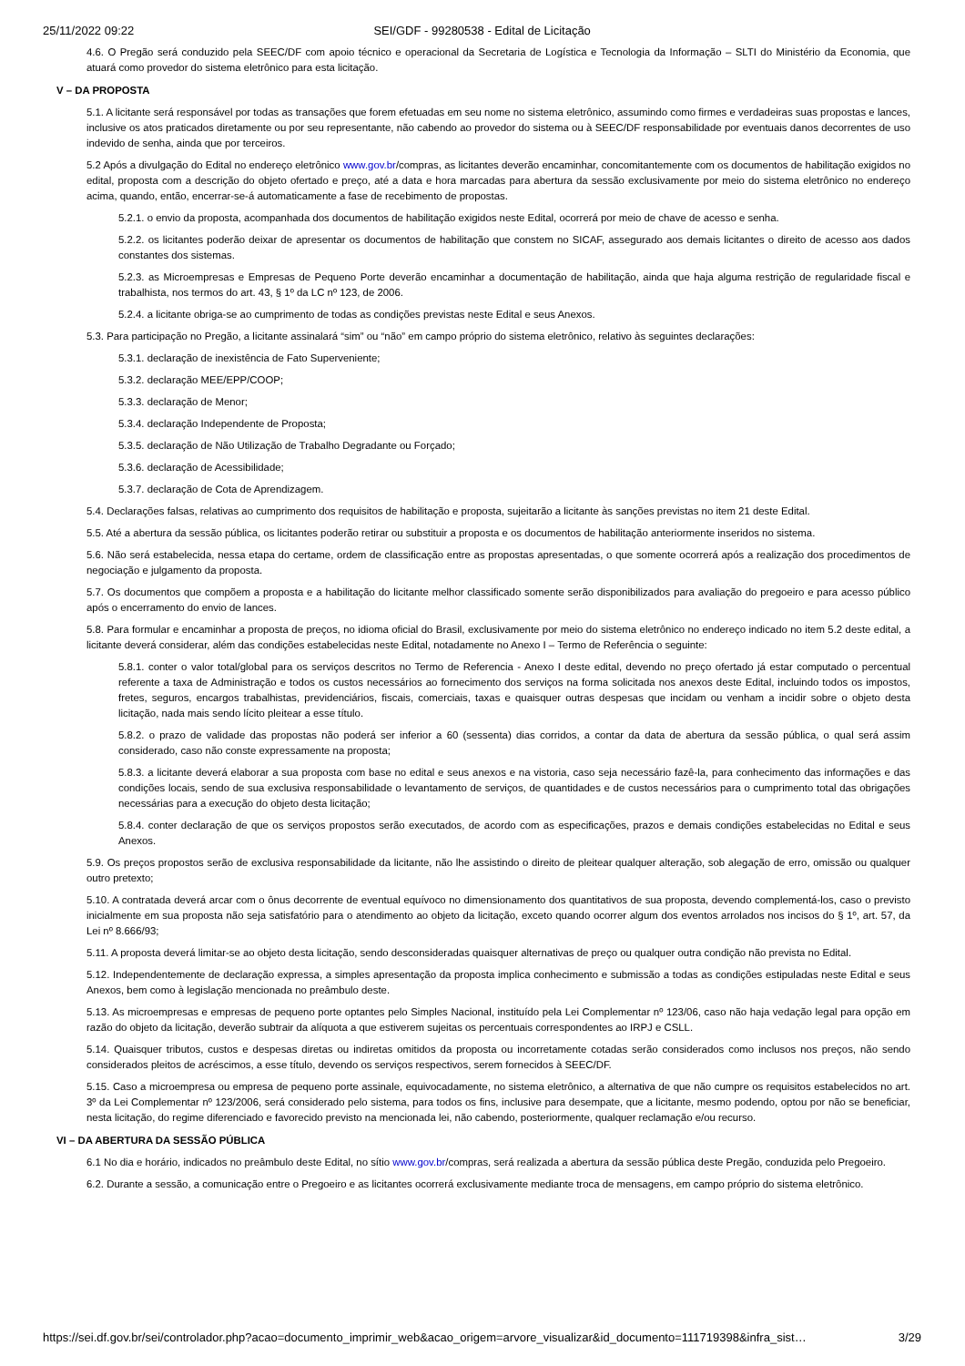25/11/2022 09:22 SEI/GDF - 99280538 - Edital de Licitação
4.6. O Pregão será conduzido pela SEEC/DF com apoio técnico e operacional da Secretaria de Logística e Tecnologia da Informação – SLTI do Ministério da Economia, que atuará como provedor do sistema eletrônico para esta licitação.
V – DA PROPOSTA
5.1. A licitante será responsável por todas as transações que forem efetuadas em seu nome no sistema eletrônico, assumindo como firmes e verdadeiras suas propostas e lances, inclusive os atos praticados diretamente ou por seu representante, não cabendo ao provedor do sistema ou à SEEC/DF responsabilidade por eventuais danos decorrentes de uso indevido de senha, ainda que por terceiros.
5.2 Após a divulgação do Edital no endereço eletrônico www.gov.br/compras, as licitantes deverão encaminhar, concomitantemente com os documentos de habilitação exigidos no edital, proposta com a descrição do objeto ofertado e preço, até a data e hora marcadas para abertura da sessão exclusivamente por meio do sistema eletrônico no endereço acima, quando, então, encerrar-se-á automaticamente a fase de recebimento de propostas.
5.2.1. o envio da proposta, acompanhada dos documentos de habilitação exigidos neste Edital, ocorrerá por meio de chave de acesso e senha.
5.2.2. os licitantes poderão deixar de apresentar os documentos de habilitação que constem no SICAF, assegurado aos demais licitantes o direito de acesso aos dados constantes dos sistemas.
5.2.3. as Microempresas e Empresas de Pequeno Porte deverão encaminhar a documentação de habilitação, ainda que haja alguma restrição de regularidade fiscal e trabalhista, nos termos do art. 43, § 1º da LC nº 123, de 2006.
5.2.4. a licitante obriga-se ao cumprimento de todas as condições previstas neste Edital e seus Anexos.
5.3. Para participação no Pregão, a licitante assinalará “sim” ou “não” em campo próprio do sistema eletrônico, relativo às seguintes declarações:
5.3.1. declaração de inexistência de Fato Superveniente;
5.3.2. declaração MEE/EPP/COOP;
5.3.3. declaração de Menor;
5.3.4. declaração Independente de Proposta;
5.3.5. declaração de Não Utilização de Trabalho Degradante ou Forçado;
5.3.6. declaração de Acessibilidade;
5.3.7. declaração de Cota de Aprendizagem.
5.4. Declarações falsas, relativas ao cumprimento dos requisitos de habilitação e proposta, sujeitarão a licitante às sanções previstas no item 21 deste Edital.
5.5. Até a abertura da sessão pública, os licitantes poderão retirar ou substituir a proposta e os documentos de habilitação anteriormente inseridos no sistema.
5.6. Não será estabelecida, nessa etapa do certame, ordem de classificação entre as propostas apresentadas, o que somente ocorrerá após a realização dos procedimentos de negociação e julgamento da proposta.
5.7. Os documentos que compõem a proposta e a habilitação do licitante melhor classificado somente serão disponibilizados para avaliação do pregoeiro e para acesso público após o encerramento do envio de lances.
5.8. Para formular e encaminhar a proposta de preços, no idioma oficial do Brasil, exclusivamente por meio do sistema eletrônico no endereço indicado no item 5.2 deste edital, a licitante deverá considerar, além das condições estabelecidas neste Edital, notadamente no Anexo I – Termo de Referência o seguinte:
5.8.1. conter o valor total/global para os serviços descritos no Termo de Referencia - Anexo I deste edital, devendo no preço ofertado já estar computado o percentual referente a taxa de Administração e todos os custos necessários ao fornecimento dos serviços na forma solicitada nos anexos deste Edital, incluindo todos os impostos, fretes, seguros, encargos trabalhistas, previdenciários, fiscais, comerciais, taxas e quaisquer outras despesas que incidam ou venham a incidir sobre o objeto desta licitação, nada mais sendo lícito pleitear a esse título.
5.8.2. o prazo de validade das propostas não poderá ser inferior a 60 (sessenta) dias corridos, a contar da data de abertura da sessão pública, o qual será assim considerado, caso não conste expressamente na proposta;
5.8.3. a licitante deverá elaborar a sua proposta com base no edital e seus anexos e na vistoria, caso seja necessário fazê-la, para conhecimento das informações e das condições locais, sendo de sua exclusiva responsabilidade o levantamento de serviços, de quantidades e de custos necessários para o cumprimento total das obrigações necessárias para a execução do objeto desta licitação;
5.8.4. conter declaração de que os serviços propostos serão executados, de acordo com as especificações, prazos e demais condições estabelecidas no Edital e seus Anexos.
5.9. Os preços propostos serão de exclusiva responsabilidade da licitante, não lhe assistindo o direito de pleitear qualquer alteração, sob alegação de erro, omissão ou qualquer outro pretexto;
5.10. A contratada deverá arcar com o ônus decorrente de eventual equívoco no dimensionamento dos quantitativos de sua proposta, devendo complementá-los, caso o previsto inicialmente em sua proposta não seja satisfatório para o atendimento ao objeto da licitação, exceto quando ocorrer algum dos eventos arrolados nos incisos do § 1º, art. 57, da Lei nº 8.666/93;
5.11. A proposta deverá limitar-se ao objeto desta licitação, sendo desconsideradas quaisquer alternativas de preço ou qualquer outra condição não prevista no Edital.
5.12. Independentemente de declaração expressa, a simples apresentação da proposta implica conhecimento e submissão a todas as condições estipuladas neste Edital e seus Anexos, bem como à legislação mencionada no preâmbulo deste.
5.13. As microempresas e empresas de pequeno porte optantes pelo Simples Nacional, instituído pela Lei Complementar nº 123/06, caso não haja vedação legal para opção em razão do objeto da licitação, deverão subtrair da alíquota a que estiverem sujeitas os percentuais correspondentes ao IRPJ e CSLL.
5.14. Quaisquer tributos, custos e despesas diretas ou indiretas omitidos da proposta ou incorretamente cotadas serão considerados como inclusos nos preços, não sendo considerados pleitos de acréscimos, a esse título, devendo os serviços respectivos, serem fornecidos à SEEC/DF.
5.15. Caso a microempresa ou empresa de pequeno porte assinale, equivocadamente, no sistema eletrônico, a alternativa de que não cumpre os requisitos estabelecidos no art. 3º da Lei Complementar nº 123/2006, será considerado pelo sistema, para todos os fins, inclusive para desempate, que a licitante, mesmo podendo, optou por não se beneficiar, nesta licitação, do regime diferenciado e favorecido previsto na mencionada lei, não cabendo, posteriormente, qualquer reclamação e/ou recurso.
VI – DA ABERTURA DA SESSÃO PÚBLICA
6.1 No dia e horário, indicados no preâmbulo deste Edital, no sítio www.gov.br/compras, será realizada a abertura da sessão pública deste Pregão, conduzida pelo Pregoeiro.
6.2. Durante a sessão, a comunicação entre o Pregoeiro e as licitantes ocorrerá exclusivamente mediante troca de mensagens, em campo próprio do sistema eletrônico.
https://sei.df.gov.br/sei/controlador.php?acao=documento_imprimir_web&acao_origem=arvore_visualizar&id_documento=111719398&infra_sist… 3/29